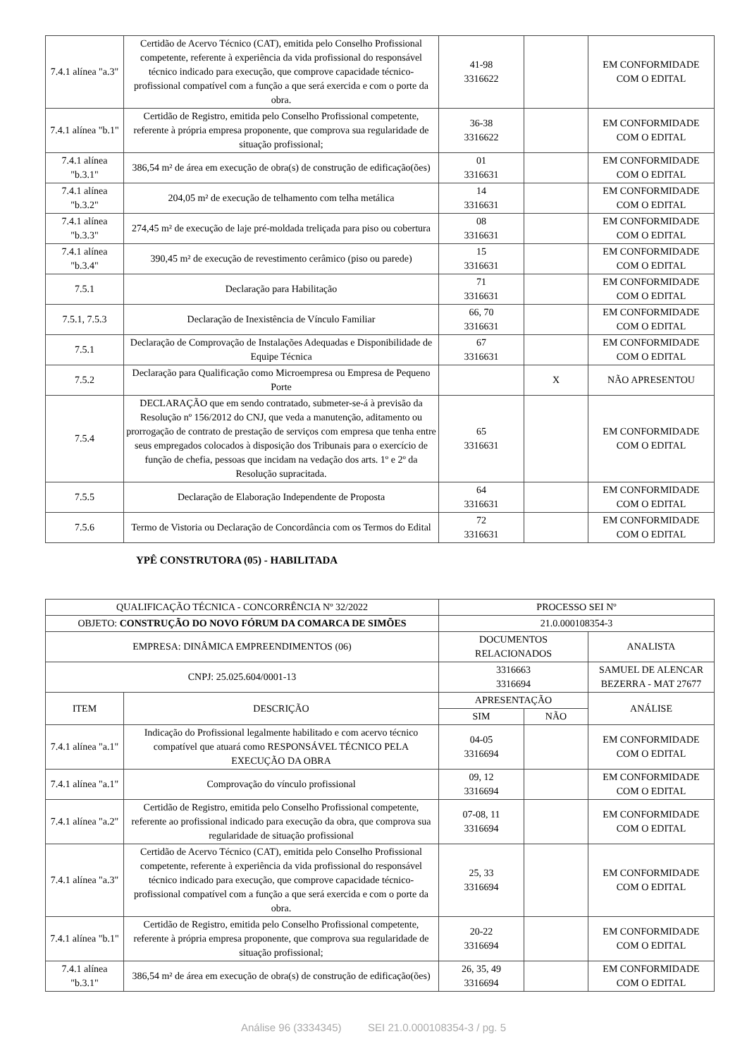| 7.4.1 alínea "a.3" | Certidão de Acervo Técnico (CAT), emitida pelo Conselho Profissional competente, referente à experiência da vida profissional do responsável técnico indicado para execução, que comprove capacidade técnico-profissional compatível com a função a que será exercida e com o porte da obra. | 41-98 3316622 | | EM CONFORMIDADE COM O EDITAL |
| 7.4.1 alínea "b.1" | Certidão de Registro, emitida pelo Conselho Profissional competente, referente à própria empresa proponente, que comprova sua regularidade de situação profissional; | 36-38 3316622 | | EM CONFORMIDADE COM O EDITAL |
| 7.4.1 alínea "b.3.1" | 386,54 m² de área em execução de obra(s) de construção de edificação(ões) | 01 3316631 | | EM CONFORMIDADE COM O EDITAL |
| 7.4.1 alínea "b.3.2" | 204,05 m² de execução de telhamento com telha metálica | 14 3316631 | | EM CONFORMIDADE COM O EDITAL |
| 7.4.1 alínea "b.3.3" | 274,45 m² de execução de laje pré-moldada treliçada para piso ou cobertura | 08 3316631 | | EM CONFORMIDADE COM O EDITAL |
| 7.4.1 alínea "b.3.4" | 390,45 m² de execução de revestimento cerâmico (piso ou parede) | 15 3316631 | | EM CONFORMIDADE COM O EDITAL |
| 7.5.1 | Declaração para Habilitação | 71 3316631 | | EM CONFORMIDADE COM O EDITAL |
| 7.5.1, 7.5.3 | Declaração de Inexistência de Vínculo Familiar | 66, 70 3316631 | | EM CONFORMIDADE COM O EDITAL |
| 7.5.1 | Declaração de Comprovação de Instalações Adequadas e Disponibilidade de Equipe Técnica | 67 3316631 | | EM CONFORMIDADE COM O EDITAL |
| 7.5.2 | Declaração para Qualificação como Microempresa ou Empresa de Pequeno Porte | | X | NÃO APRESENTOU |
| 7.5.4 | DECLARAÇÃO que em sendo contratado, submeter-se-á à previsão da Resolução nº 156/2012 do CNJ, que veda a manutenção, aditamento ou prorrogação de contrato de prestação de serviços com empresa que tenha entre seus empregados colocados à disposição dos Tribunais para o exercício de função de chefia, pessoas que incidam na vedação dos arts. 1º e 2º da Resolução supracitada. | 65 3316631 | | EM CONFORMIDADE COM O EDITAL |
| 7.5.5 | Declaração de Elaboração Independente de Proposta | 64 3316631 | | EM CONFORMIDADE COM O EDITAL |
| 7.5.6 | Termo de Vistoria ou Declaração de Concordância com os Termos do Edital | 72 3316631 | | EM CONFORMIDADE COM O EDITAL |
YPÊ CONSTRUTORA (05) - HABILITADA
| QUALIFICAÇÃO TÉCNICA - CONCORRÊNCIA Nº 32/2022 | | PROCESSO SEI Nº | | |
| OBJETO: CONSTRUÇÃO DO NOVO FÓRUM DA COMARCA DE SIMÕES | | 21.0.000108354-3 | | |
| EMPRESA: DINÂMICA EMPREENDIMENTOS (06) | | DOCUMENTOS RELACIONADOS | | ANALISTA |
| CNPJ: 25.025.604/0001-13 | | 3316663 3316694 | | SAMUEL DE ALENCAR BEZERRA - MAT 27677 |
| ITEM | DESCRIÇÃO | APRESENTAÇÃO | | ANÁLISE |
| | | SIM | NÃO | |
| 7.4.1 alínea "a.1" | Indicação do Profissional legalmente habilitado e com acervo técnico compatível que atuará como RESPONSÁVEL TÉCNICO PELA EXECUÇÃO DA OBRA | 04-05 3316694 | | EM CONFORMIDADE COM O EDITAL |
| 7.4.1 alínea "a.1" | Comprovação do vínculo profissional | 09, 12 3316694 | | EM CONFORMIDADE COM O EDITAL |
| 7.4.1 alínea "a.2" | Certidão de Registro, emitida pelo Conselho Profissional competente, referente ao profissional indicado para execução da obra, que comprova sua regularidade de situação profissional | 07-08, 11 3316694 | | EM CONFORMIDADE COM O EDITAL |
| 7.4.1 alínea "a.3" | Certidão de Acervo Técnico (CAT), emitida pelo Conselho Profissional competente, referente à experiência da vida profissional do responsável técnico indicado para execução, que comprove capacidade técnico-profissional compatível com a função a que será exercida e com o porte da obra. | 25, 33 3316694 | | EM CONFORMIDADE COM O EDITAL |
| 7.4.1 alínea "b.1" | Certidão de Registro, emitida pelo Conselho Profissional competente, referente à própria empresa proponente, que comprova sua regularidade de situação profissional; | 20-22 3316694 | | EM CONFORMIDADE COM O EDITAL |
| 7.4.1 alínea "b.3.1" | 386,54 m² de área em execução de obra(s) de construção de edificação(ões) | 26, 35, 49 3316694 | | EM CONFORMIDADE COM O EDITAL |
Análise 96 (3334345) SEI 21.0.000108354-3 / pg. 5